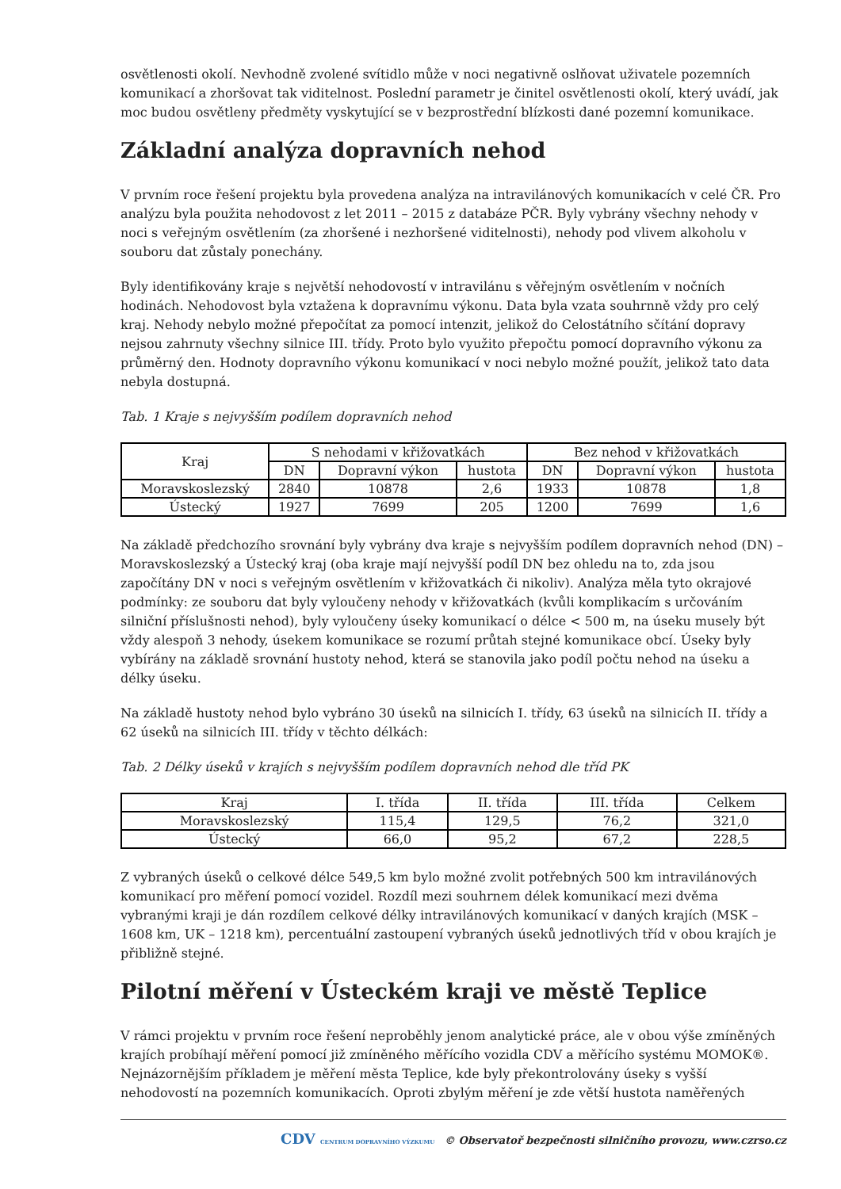osvětlenosti okolí. Nevhodně zvolené svítidlo může v noci negativně oslňovat uživatele pozemních komunikací a zhoršovat tak viditelnost. Poslední parametr je činitel osvětlenosti okolí, který uvádí, jak moc budou osvětleny předměty vyskytující se v bezprostřední blízkosti dané pozemní komunikace.
Základní analýza dopravních nehod
V prvním roce řešení projektu byla provedena analýza na intravilánových komunikacích v celé ČR. Pro analýzu byla použita nehodovost z let 2011 – 2015 z databáze PČR. Byly vybrány všechny nehody v noci s veřejným osvětlením (za zhoršené i nezhoršené viditelnosti), nehody pod vlivem alkoholu v souboru dat zůstaly ponechány.
Byly identifikovány kraje s největší nehodovostí v intravilánu s věřejným osvětlením v nočních hodinách. Nehodovost byla vztažena k dopravnímu výkonu. Data byla vzata souhrnně vždy pro celý kraj. Nehody nebylo možné přepočítat za pomocí intenzit, jelikož do Celostátního sčítání dopravy nejsou zahrnuty všechny silnice III. třídy. Proto bylo využito přepočtu pomocí dopravního výkonu za průměrný den. Hodnoty dopravního výkonu komunikací v noci nebylo možné použít, jelikož tato data nebyla dostupná.
Tab. 1 Kraje s nejvyšším podílem dopravních nehod
| Kraj | S nehodami v křižovatkách | | | Bez nehod v křižovatkách | | |
| --- | --- | --- | --- | --- | --- | --- |
| | DN | Dopravní výkon | hustota | DN | Dopravní výkon | hustota |
| Moravskoslezský | 2840 | 10878 | 2,6 | 1933 | 10878 | 1,8 |
| Ústecký | 1927 | 7699 | 205 | 1200 | 7699 | 1,6 |
Na základě předchozího srovnání byly vybrány dva kraje s nejvyšším podílem dopravních nehod (DN) – Moravskoslezský a Ústecký kraj (oba kraje mají nejvyšší podíl DN bez ohledu na to, zda jsou započítány DN v noci s veřejným osvětlením v křižovatkách či nikoliv). Analýza měla tyto okrajové podmínky: ze souboru dat byly vyloučeny nehody v křižovatkách (kvůli komplikacím s určováním silniční příslušnosti nehod), byly vyloučeny úseky komunikací o délce < 500 m, na úseku musely být vždy alespoň 3 nehody, úsekem komunikace se rozumí průtah stejné komunikace obcí. Úseky byly vybírány na základě srovnání hustoty nehod, která se stanovila jako podíl počtu nehod na úseku a délky úseku.
Na základě hustoty nehod bylo vybráno 30 úseků na silnicích I. třídy, 63 úseků na silnicích II. třídy a 62 úseků na silnicích III. třídy v těchto délkách:
Tab. 2 Délky úseků v krajích s nejvyšším podílem dopravních nehod dle tříd PK
| Kraj | I. třída | II. třída | III. třída | Celkem |
| --- | --- | --- | --- | --- |
| Moravskoslezský | 115,4 | 129,5 | 76,2 | 321,0 |
| Ústecký | 66,0 | 95,2 | 67,2 | 228,5 |
Z vybraných úseků o celkové délce 549,5 km bylo možné zvolit potřebných 500 km intravilánových komunikací pro měření pomocí vozidel. Rozdíl mezi souhrnem délek komunikací mezi dvěma vybranými kraji je dán rozdílem celkové délky intravilánových komunikací v daných krajích (MSK – 1608 km, UK – 1218 km), percentuální zastoupení vybraných úseků jednotlivých tříd v obou krajích je přibližně stejné.
Pilotní měření v Ústeckém kraji ve městě Teplice
V rámci projektu v prvním roce řešení neproběhly jenom analytické práce, ale v obou výše zmíněných krajích probíhají měření pomocí již zmíněného měřícího vozidla CDV a měřícího systému MOMOK®. Nejnázornějším příkladem je měření města Teplice, kde byly překontrolovány úseky s vyšší nehodovostí na pozemních komunikacích. Oproti zbylým měření je zde větší hustota naměřených
CDV CENTRUM DOPRAVNÍHO VÝZKUMU © Observatoř bezpečnosti silničního provozu, www.czrso.cz